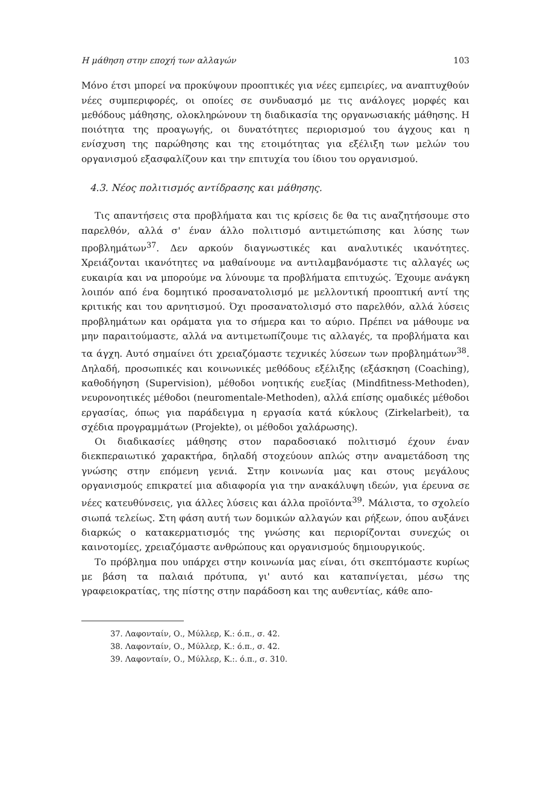Η μάθηση στην εποχή των αλλαγών 103
Μόνο έτσι μπορεί να προκύψουν προοπτικές για νέες εμπειρίες, να αναπτυχθούν νέες συμπεριφορές, οι οποίες σε συνδυασμό με τις ανάλογες μορφές και μεθόδους μάθησης, ολοκληρώνουν τη διαδικασία της οργανωσιακής μάθησης. Η ποιότητα της προαγωγής, οι δυνατότητες περιορισμού του άγχους και η ενίσχυση της παρώθησης και της ετοιμότητας για εξέλιξη των μελών του οργανισμού εξασφαλίζουν και την επιτυχία του ίδιου του οργανισμού.
4.3. Νέος πολιτισμός αντίδρασης και μάθησης.
Τις απαντήσεις στα προβλήματα και τις κρίσεις δε θα τις αναζητήσουμε στο παρελθόν, αλλά σ' έναν άλλο πολιτισμό αντιμετώπισης και λύσης των προβλημάτων<sup>37</sup>. Δεν αρκούν διαγνωστικές και αναλυτικές ικανότητες. Χρειάζονται ικανότητες να μαθαίνουμε να αντιλαμβανόμαστε τις αλλαγές ως ευκαιρία και να μπορούμε να λύνουμε τα προβλήματα επιτυχώς. Έχουμε ανάγκη λοιπόν από ένα δομητικό προσανατολισμό με μελλοντική προοπτική αντί της κριτικής και του αρνητισμού. Όχι προσανατολισμό στο παρελθόν, αλλά λύσεις προβλημάτων και οράματα για το σήμερα και το αύριο. Πρέπει να μάθουμε να μην παραιτούμαστε, αλλά να αντιμετωπίζουμε τις αλλαγές, τα προβλήματα και τα άγχη. Αυτό σημαίνει ότι χρειαζόμαστε τεχνικές λύσεων των προβλημάτων<sup>38</sup>. Δηλαδή, προσωπικές και κοινωνικές μεθόδους εξέλιξης (εξάσκηση (Coaching), καθοδήγηση (Supervision), μέθοδοι νοητικής ευεξίας (Mindfitness-Methoden), νευρονοητικές μέθοδοι (neuromentale-Methoden), αλλά επίσης ομαδικές μέθοδοι εργασίας, όπως για παράδειγμα η εργασία κατά κύκλους (Zirkelarbeit), τα σχέδια προγραμμάτων (Projekte), οι μέθοδοι χαλάρωσης).
Οι διαδικασίες μάθησης στον παραδοσιακό πολιτισμό έχουν έναν διεκπεραιωτικό χαρακτήρα, δηλαδή στοχεύουν απλώς στην αναμετάδοση της γνώσης στην επόμενη γενιά. Στην κοινωνία μας και στους μεγάλους οργανισμούς επικρατεί μια αδιαφορία για την ανακάλυψη ιδεών, για έρευνα σε νέες κατευθύνσεις, για άλλες λύσεις και άλλα προϊόντα<sup>39</sup>. Μάλιστα, το σχολείο σιωπά τελείως. Στη φάση αυτή των δομικών αλλαγών και ρήξεων, όπου αυξάνει διαρκώς ο κατακερματισμός της γνώσης και περιορίζονται συνεχώς οι καινοτομίες, χρειαζόμαστε ανθρώπους και οργανισμούς δημιουργικούς.
Το πρόβλημα που υπάρχει στην κοινωνία μας είναι, ότι σκεπτόμαστε κυρίως με βάση τα παλαιά πρότυπα, γι' αυτό και καταπνίγεται, μέσω της γραφειοκρατίας, της πίστης στην παράδοση και της αυθεντίας, κάθε απο-
37. Λαφονταίν, Ο., Μύλλερ, Κ.: ό.π., σ. 42.
38. Λαφονταίν, Ο., Μύλλερ, Κ.: ό.π., σ. 42.
39. Λαφονταίν, Ο., Μύλλερ, Κ.:. ό.π., σ. 310.